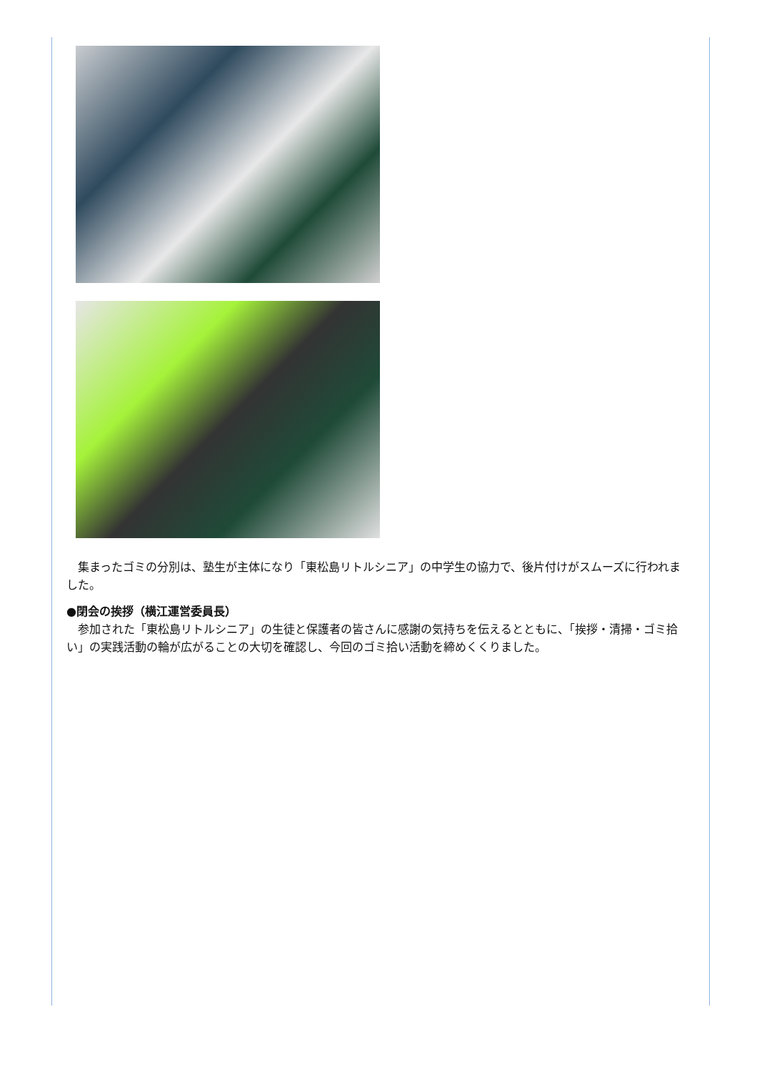集まったゴミの分別は、塾生が主体になり「東松島リトルシニア」の中学生の協力で、後片付けがスムーズに行われました。
●閉会の挨拶（横江運営委員長）
　参加された「東松島リトルシニア」の生徒と保護者の皆さんに感謝の気持ちを伝えるとともに、「挨拶・清掃・ゴミ拾い」の実践活動の輪が広がることの大切を確認し、今回のゴミ拾い活動を締めくくりました。